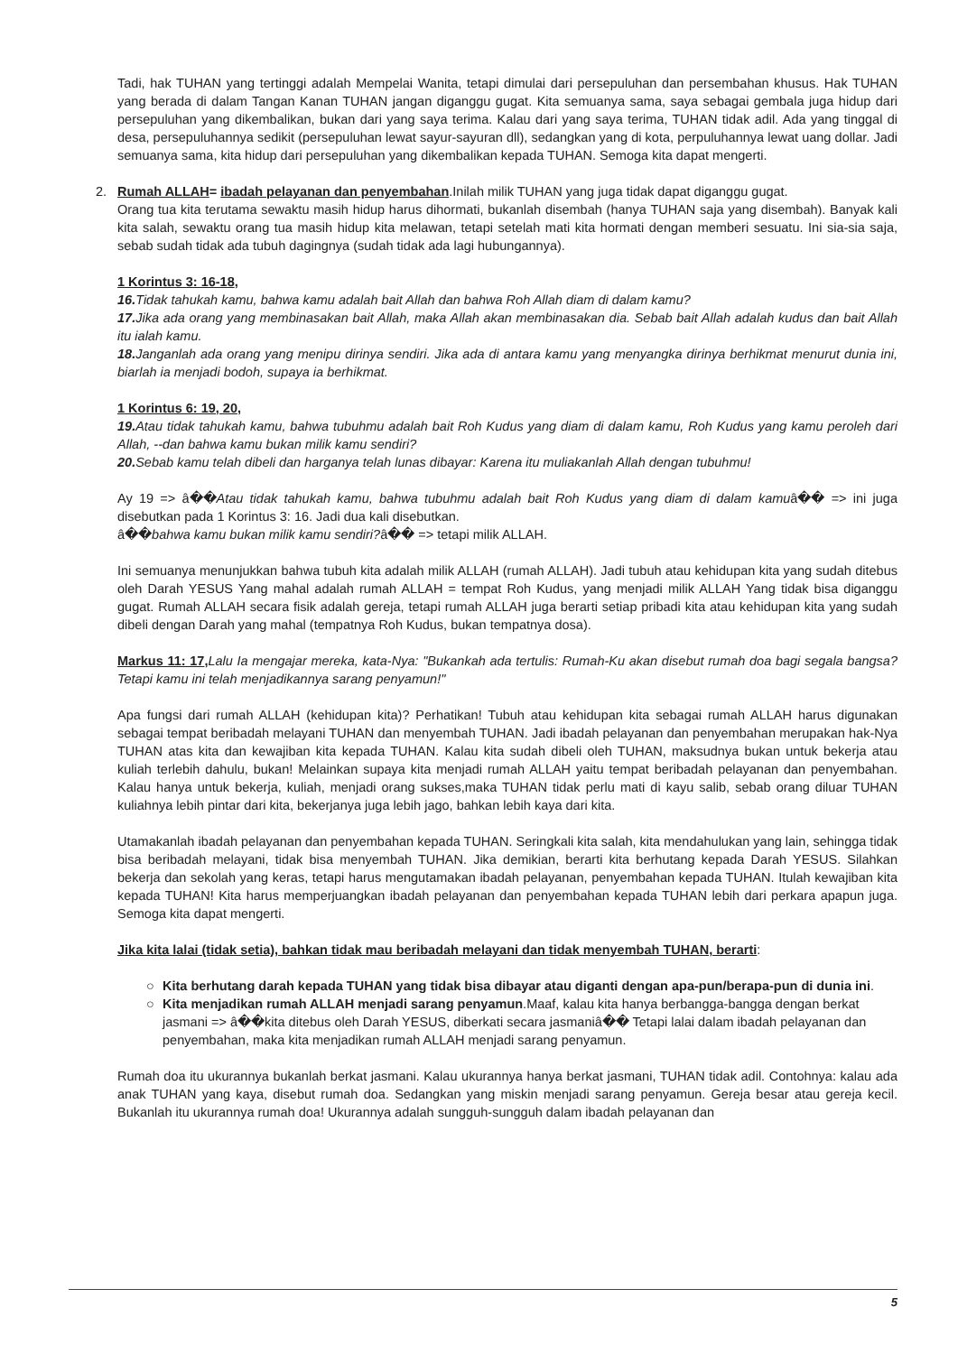Tadi, hak TUHAN yang tertinggi adalah Mempelai Wanita, tetapi dimulai dari persepuluhan dan persembahan khusus. Hak TUHAN yang berada di dalam Tangan Kanan TUHAN jangan diganggu gugat. Kita semuanya sama, saya sebagai gembala juga hidup dari persepuluhan yang dikembalikan, bukan dari yang saya terima. Kalau dari yang saya terima, TUHAN tidak adil. Ada yang tinggal di desa, persepuluhannya sedikit (persepuluhan lewat sayur-sayuran dll), sedangkan yang di kota, perpuluhannya lewat uang dollar. Jadi semuanya sama, kita hidup dari persepuluhan yang dikembalikan kepada TUHAN. Semoga kita dapat mengerti.
2. Rumah ALLAH= ibadah pelayanan dan penyembahan.Inilah milik TUHAN yang juga tidak dapat diganggu gugat.
Orang tua kita terutama sewaktu masih hidup harus dihormati, bukanlah disembah (hanya TUHAN saja yang disembah). Banyak kali kita salah, sewaktu orang tua masih hidup kita melawan, tetapi setelah mati kita hormati dengan memberi sesuatu. Ini sia-sia saja, sebab sudah tidak ada tubuh dagingnya (sudah tidak ada lagi hubungannya).
1 Korintus 3: 16-18,
16. Tidak tahukah kamu, bahwa kamu adalah bait Allah dan bahwa Roh Allah diam di dalam kamu?
17. Jika ada orang yang membinasakan bait Allah, maka Allah akan membinasakan dia. Sebab bait Allah adalah kudus dan bait Allah itu ialah kamu.
18. Janganlah ada orang yang menipu dirinya sendiri. Jika ada di antara kamu yang menyangka dirinya berhikmat menurut dunia ini, biarlah ia menjadi bodoh, supaya ia berhikmat.
1 Korintus 6: 19, 20,
19. Atau tidak tahukah kamu, bahwa tubuhmu adalah bait Roh Kudus yang diam di dalam kamu, Roh Kudus yang kamu peroleh dari Allah, --dan bahwa kamu bukan milik kamu sendiri?
20. Sebab kamu telah dibeli dan harganya telah lunas dibayar: Karena itu muliakanlah Allah dengan tubuhmu!
Ay 19 => â��Atau tidak tahukah kamu, bahwa tubuhmu adalah bait Roh Kudus yang diam di dalam kamuâ�� => ini juga disebutkan pada 1 Korintus 3: 16. Jadi dua kali disebutkan.
â��bahwa kamu bukan milik kamu sendiri?â�� => tetapi milik ALLAH.
Ini semuanya menunjukkan bahwa tubuh kita adalah milik ALLAH (rumah ALLAH). Jadi tubuh atau kehidupan kita yang sudah ditebus oleh Darah YESUS Yang mahal adalah rumah ALLAH = tempat Roh Kudus, yang menjadi milik ALLAH Yang tidak bisa diganggu gugat. Rumah ALLAH secara fisik adalah gereja, tetapi rumah ALLAH juga berarti setiap pribadi kita atau kehidupan kita yang sudah dibeli dengan Darah yang mahal (tempatnya Roh Kudus, bukan tempatnya dosa).
Markus 11: 17, Lalu Ia mengajar mereka, kata-Nya: "Bukankah ada tertulis: Rumah-Ku akan disebut rumah doa bagi segala bangsa? Tetapi kamu ini telah menjadikannya sarang penyamun!"
Apa fungsi dari rumah ALLAH (kehidupan kita)? Perhatikan! Tubuh atau kehidupan kita sebagai rumah ALLAH harus digunakan sebagai tempat beribadah melayani TUHAN dan menyembah TUHAN. Jadi ibadah pelayanan dan penyembahan merupakan hak-Nya TUHAN atas kita dan kewajiban kita kepada TUHAN. Kalau kita sudah dibeli oleh TUHAN, maksudnya bukan untuk bekerja atau kuliah terlebih dahulu, bukan! Melainkan supaya kita menjadi rumah ALLAH yaitu tempat beribadah pelayanan dan penyembahan. Kalau hanya untuk bekerja, kuliah, menjadi orang sukses,maka TUHAN tidak perlu mati di kayu salib, sebab orang diluar TUHAN kuliahnya lebih pintar dari kita, bekerjanya juga lebih jago, bahkan lebih kaya dari kita.
Utamakanlah ibadah pelayanan dan penyembahan kepada TUHAN. Seringkali kita salah, kita mendahulukan yang lain, sehingga tidak bisa beribadah melayani, tidak bisa menyembah TUHAN. Jika demikian, berarti kita berhutang kepada Darah YESUS. Silahkan bekerja dan sekolah yang keras, tetapi harus mengutamakan ibadah pelayanan, penyembahan kepada TUHAN. Itulah kewajiban kita kepada TUHAN! Kita harus memperjuangkan ibadah pelayanan dan penyembahan kepada TUHAN lebih dari perkara apapun juga. Semoga kita dapat mengerti.
Jika kita lalai (tidak setia), bahkan tidak mau beribadah melayani dan tidak menyembah TUHAN, berarti:
○ Kita berhutang darah kepada TUHAN yang tidak bisa dibayar atau diganti dengan apa-pun/berapa-pun di dunia ini.
○ Kita menjadikan rumah ALLAH menjadi sarang penyamun.Maaf, kalau kita hanya berbangga-bangga dengan berkat jasmani => â��kita ditebus oleh Darah YESUS, diberkati secara jasmaniâ�� Tetapi lalai dalam ibadah pelayanan dan penyembahan, maka kita menjadikan rumah ALLAH menjadi sarang penyamun.
Rumah doa itu ukurannya bukanlah berkat jasmani. Kalau ukurannya hanya berkat jasmani, TUHAN tidak adil. Contohnya: kalau ada anak TUHAN yang kaya, disebut rumah doa. Sedangkan yang miskin menjadi sarang penyamun. Gereja besar atau gereja kecil. Bukanlah itu ukurannya rumah doa! Ukurannya adalah sungguh-sungguh dalam ibadah pelayanan dan
5